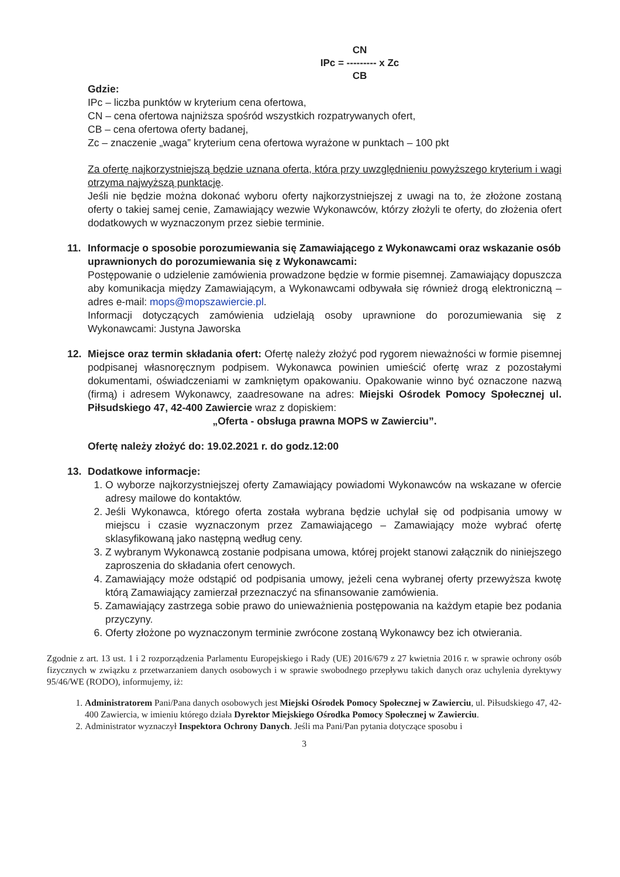CN
IPc = --------- x Zc
CB
Gdzie:
IPc – liczba punktów w kryterium cena ofertowa,
CN – cena ofertowa najniższa spośród wszystkich rozpatrywanych ofert,
CB – cena ofertowa oferty badanej,
Zc – znaczenie „waga” kryterium cena ofertowa wyrażone w punktach – 100 pkt
Za ofertę najkorzystniejszą będzie uznana oferta, która przy uwzględnieniu powyższego kryterium i wagi otrzyma najwyższą punktację.
Jeśli nie będzie można dokonać wyboru oferty najkorzystniejszej z uwagi na to, że złożone zostaną oferty o takiej samej cenie, Zamawiający wezwie Wykonawców, którzy złożyli te oferty, do złożenia ofert dodatkowych w wyznaczonym przez siebie terminie.
11. Informacje o sposobie porozumiewania się Zamawiającego z Wykonawcami oraz wskazanie osób uprawnionych do porozumiewania się z Wykonawcami:
Postępowanie o udzielenie zamówienia prowadzone będzie w formie pisemnej. Zamawiający dopuszcza aby komunikacja między Zamawiającym, a Wykonawcami odbywała się również drogą elektroniczną – adres e-mail: mops@mopszawiercie.pl.
Informacji dotyczących zamówienia udzielają osoby uprawnione do porozumiewania się z Wykonawcami: Justyna Jaworska
12. Miejsce oraz termin składania ofert: Ofertę należy złożyć pod rygorem nieważności w formie pisemnej podpisanej własnoręcznym podpisem. Wykonawca powinien umieścić ofertę wraz z pozostałymi dokumentami, oświadczeniami w zamkniętym opakowaniu. Opakowanie winno być oznaczone nazwą (firmą) i adresem Wykonawcy, zaadresowane na adres: Miejski Ośrodek Pomocy Społecznej ul. Piłsudskiego 47, 42-400 Zawiercie wraz z dopiskiem:
„Oferta - obsługa prawna MOPS w Zawierciu”.
Ofertę należy złożyć do: 19.02.2021 r. do godz.12:00
13. Dodatkowe informacje:
1. O wyborze najkorzystniejszej oferty Zamawiający powiadomi Wykonawców na wskazane w ofercie adresy mailowe do kontaktów.
2. Jeśli Wykonawca, którego oferta została wybrana będzie uchylał się od podpisania umowy w miejscu i czasie wyznaczonym przez Zamawiającego – Zamawiający może wybrać ofertę sklasyfikowaną jako następną według ceny.
3. Z wybranym Wykonawcą zostanie podpisana umowa, której projekt stanowi załącznik do niniejszego zaproszenia do składania ofert cenowych.
4. Zamawiający może odstąpić od podpisania umowy, jeżeli cena wybranej oferty przewyższa kwotę którą Zamawiający zamierzał przeznaczyć na sfinansowanie zamówienia.
5. Zamawiający zastrzega sobie prawo do unieważnienia postępowania na każdym etapie bez podania przyczyny.
6. Oferty złożone po wyznaczonym terminie zwrócone zostaną Wykonawcy bez ich otwierania.
Zgodnie z art. 13 ust. 1 i 2 rozporządzenia Parlamentu Europejskiego i Rady (UE) 2016/679 z 27 kwietnia 2016 r. w sprawie ochrony osób fizycznych w związku z przetwarzaniem danych osobowych i w sprawie swobodnego przepływu takich danych oraz uchylenia dyrektywy 95/46/WE (RODO), informujemy, iż:
1. Administratorem Pani/Pana danych osobowych jest Miejski Ośrodek Pomocy Społecznej w Zawierciu, ul. Piłsudskiego 47, 42-400 Zawiercia, w imieniu którego działa Dyrektor Miejskiego Ośrodka Pomocy Społecznej w Zawierciu.
2. Administrator wyznaczył Inspektora Ochrony Danych. Jeśli ma Pani/Pan pytania dotyczące sposobu i
3